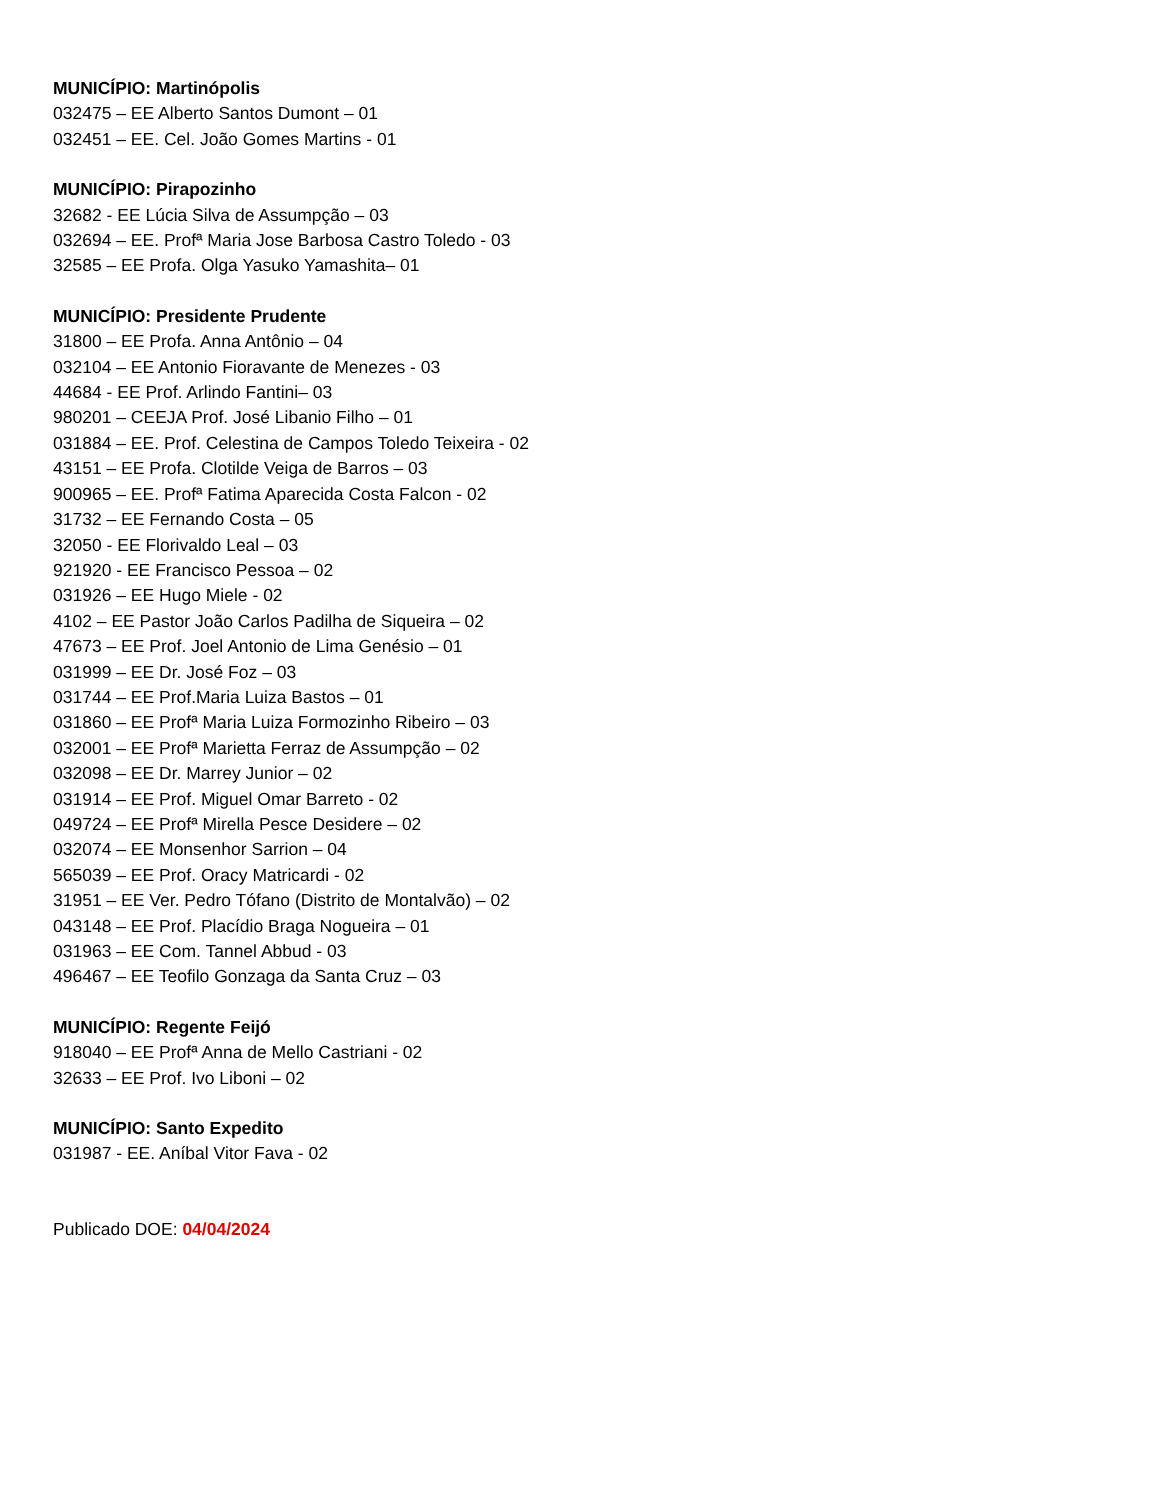MUNICÍPIO: Martinópolis
032475 – EE Alberto Santos Dumont – 01
032451 – EE. Cel. João Gomes Martins - 01
MUNICÍPIO: Pirapozinho
32682 - EE Lúcia Silva de Assumpção – 03
032694 – EE. Profª Maria Jose Barbosa Castro Toledo - 03
32585 – EE Profa. Olga Yasuko Yamashita– 01
MUNICÍPIO: Presidente Prudente
31800 – EE Profa. Anna Antônio – 04
032104 – EE Antonio Fioravante de Menezes - 03
44684 - EE Prof. Arlindo Fantini– 03
980201 – CEEJA Prof. José Libanio Filho – 01
031884 – EE. Prof. Celestina de Campos Toledo Teixeira - 02
43151 – EE Profa. Clotilde Veiga de Barros – 03
900965 – EE. Profª Fatima Aparecida Costa Falcon - 02
31732 – EE Fernando Costa – 05
32050 - EE Florivaldo Leal – 03
921920 - EE Francisco Pessoa – 02
031926 – EE Hugo Miele - 02
4102 – EE Pastor João Carlos Padilha de Siqueira – 02
47673 – EE Prof. Joel Antonio de Lima Genésio – 01
031999 – EE Dr. José Foz – 03
031744 – EE Prof.Maria Luiza Bastos – 01
031860 – EE Profª Maria Luiza Formozinho Ribeiro – 03
032001 – EE Profª Marietta Ferraz de Assumpção – 02
032098 – EE Dr. Marrey Junior – 02
031914 – EE Prof. Miguel Omar Barreto - 02
049724 – EE Profª Mirella Pesce Desidere – 02
032074 – EE Monsenhor Sarrion – 04
565039 – EE Prof. Oracy Matricardi - 02
31951 – EE Ver. Pedro Tófano (Distrito de Montalvão) – 02
043148 – EE Prof. Placídio Braga Nogueira – 01
031963 – EE Com. Tannel Abbud - 03
496467 – EE Teofilo Gonzaga da Santa Cruz – 03
MUNICÍPIO: Regente Feijó
918040 – EE Profª Anna de Mello Castriani - 02
32633 – EE Prof. Ivo Liboni – 02
MUNICÍPIO: Santo Expedito
031987 - EE. Aníbal Vitor Fava - 02
Publicado DOE: 04/04/2024